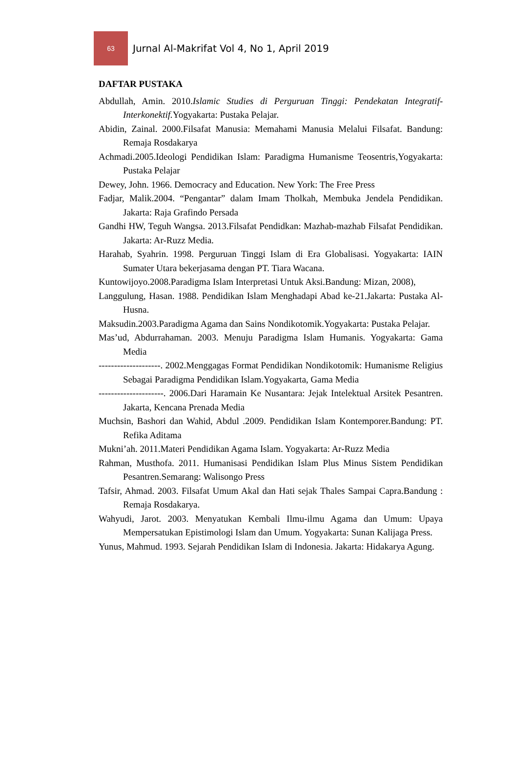63
Jurnal Al-Makrifat Vol 4, No 1, April 2019
DAFTAR PUSTAKA
Abdullah, Amin. 2010.Islamic Studies di Perguruan Tinggi: Pendekatan Integratif-Interkonektif. Yogyakarta: Pustaka Pelajar.
Abidin, Zainal. 2000.Filsafat Manusia: Memahami Manusia Melalui Filsafat. Bandung: Remaja Rosdakarya
Achmadi.2005.Ideologi Pendidikan Islam: Paradigma Humanisme Teosentris,Yogyakarta: Pustaka Pelajar
Dewey, John. 1966. Democracy and Education. New York: The Free Press
Fadjar, Malik.2004. “Pengantar” dalam Imam Tholkah, Membuka Jendela Pendidikan. Jakarta: Raja Grafindo Persada
Gandhi HW, Teguh Wangsa. 2013.Filsafat Pendidkan: Mazhab-mazhab Filsafat Pendidikan. Jakarta: Ar-Ruzz Media.
Harahab, Syahrin. 1998. Perguruan Tinggi Islam di Era Globalisasi. Yogyakarta: IAIN Sumater Utara bekerjasama dengan PT. Tiara Wacana.
Kuntowijoyo.2008.Paradigma Islam Interpretasi Untuk Aksi.Bandung: Mizan, 2008),
Langgulung, Hasan. 1988. Pendidikan Islam Menghadapi Abad ke-21.Jakarta: Pustaka Al-Husna.
Maksudin.2003.Paradigma Agama dan Sains Nondikotomik.Yogyakarta: Pustaka Pelajar.
Mas’ud, Abdurrahaman. 2003. Menuju Paradigma Islam Humanis. Yogyakarta: Gama Media
--------------------. 2002.Menggagas Format Pendidikan Nondikotomik: Humanisme Religius Sebagai Paradigma Pendidikan Islam.Yogyakarta, Gama Media
---------------------. 2006.Dari Haramain Ke Nusantara: Jejak Intelektual Arsitek Pesantren. Jakarta, Kencana Prenada Media
Muchsin, Bashori dan Wahid, Abdul .2009. Pendidikan Islam Kontemporer.Bandung: PT. Refika Aditama
Mukni’ah. 2011.Materi Pendidikan Agama Islam. Yogyakarta: Ar-Ruzz Media
Rahman, Musthofa. 2011. Humanisasi Pendidikan Islam Plus Minus Sistem Pendidikan Pesantren.Semarang: Walisongo Press
Tafsir, Ahmad. 2003. Filsafat Umum Akal dan Hati sejak Thales Sampai Capra.Bandung : Remaja Rosdakarya.
Wahyudi, Jarot. 2003. Menyatukan Kembali Ilmu-ilmu Agama dan Umum: Upaya Mempersatukan Epistimologi Islam dan Umum. Yogyakarta: Sunan Kalijaga Press.
Yunus, Mahmud. 1993. Sejarah Pendidikan Islam di Indonesia. Jakarta: Hidakarya Agung.